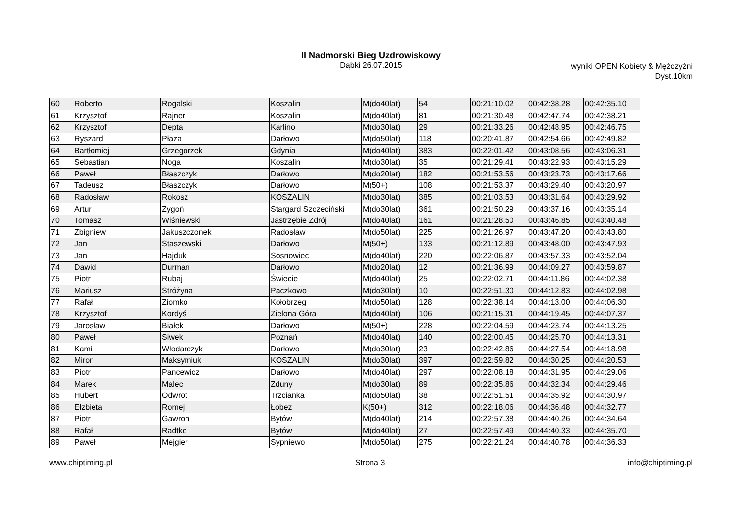II Nadmorski Bieg Uzdrowiskowy
Dąbki 26.07.2015
wyniki OPEN Kobiety & Mężczyźni
Dyst.10km
| 60 | Roberto | Rogalski | Koszalin | M(do40lat) | 54 | 00:21:10.02 | 00:42:38.28 | 00:42:35.10 |
| 61 | Krzysztof | Rajner | Koszalin | M(do40lat) | 81 | 00:21:30.48 | 00:42:47.74 | 00:42:38.21 |
| 62 | Krzysztof | Depta | Karlino | M(do30lat) | 29 | 00:21:33.26 | 00:42:48.95 | 00:42:46.75 |
| 63 | Ryszard | Płaza | Darłowo | M(do50lat) | 118 | 00:20:41.87 | 00:42:54.66 | 00:42:49.82 |
| 64 | Bartłomiej | Grzegorzek | Gdynia | M(do40lat) | 383 | 00:22:01.42 | 00:43:08.56 | 00:43:06.31 |
| 65 | Sebastian | Noga | Koszalin | M(do30lat) | 35 | 00:21:29.41 | 00:43:22.93 | 00:43:15.29 |
| 66 | Paweł | Błaszczyk | Darłowo | M(do20lat) | 182 | 00:21:53.56 | 00:43:23.73 | 00:43:17.66 |
| 67 | Tadeusz | Błaszczyk | Darłowo | M(50+) | 108 | 00:21:53.37 | 00:43:29.40 | 00:43:20.97 |
| 68 | Radosław | Rokosz | KOSZALIN | M(do30lat) | 385 | 00:21:03.53 | 00:43:31.64 | 00:43:29.92 |
| 69 | Artur | Zygoń | Stargard Szczeciński | M(do30lat) | 361 | 00:21:50.29 | 00:43:37.16 | 00:43:35.14 |
| 70 | Tomasz | Wiśniewski | Jastrzębie Zdrój | M(do40lat) | 161 | 00:21:28.50 | 00:43:46.85 | 00:43:40.48 |
| 71 | Zbigniew | Jakuszczonek | Radosław | M(do50lat) | 225 | 00:21:26.97 | 00:43:47.20 | 00:43:43.80 |
| 72 | Jan | Staszewski | Darłowo | M(50+) | 133 | 00:21:12.89 | 00:43:48.00 | 00:43:47.93 |
| 73 | Jan | Hajduk | Sosnowiec | M(do40lat) | 220 | 00:22:06.87 | 00:43:57.33 | 00:43:52.04 |
| 74 | Dawid | Durman | Darłowo | M(do20lat) | 12 | 00:21:36.99 | 00:44:09.27 | 00:43:59.87 |
| 75 | Piotr | Rubaj | Świecie | M(do40lat) | 25 | 00:22:02.71 | 00:44:11.86 | 00:44:02.38 |
| 76 | Mariusz | Stróżyna | Paczkowo | M(do30lat) | 10 | 00:22:51.30 | 00:44:12.83 | 00:44:02.98 |
| 77 | Rafał | Ziomko | Kołobrzeg | M(do50lat) | 128 | 00:22:38.14 | 00:44:13.00 | 00:44:06.30 |
| 78 | Krzysztof | Kordyś | Zielona Góra | M(do40lat) | 106 | 00:21:15.31 | 00:44:19.45 | 00:44:07.37 |
| 79 | Jarosław | Białek | Darłowo | M(50+) | 228 | 00:22:04.59 | 00:44:23.74 | 00:44:13.25 |
| 80 | Paweł | Siwek | Poznań | M(do40lat) | 140 | 00:22:00.45 | 00:44:25.70 | 00:44:13.31 |
| 81 | Kamil | Włodarczyk | Darłowo | M(do30lat) | 23 | 00:22:42.86 | 00:44:27.54 | 00:44:18.98 |
| 82 | Miron | Maksymiuk | KOSZALIN | M(do30lat) | 397 | 00:22:59.82 | 00:44:30.25 | 00:44:20.53 |
| 83 | Piotr | Pancewicz | Darłowo | M(do40lat) | 297 | 00:22:08.18 | 00:44:31.95 | 00:44:29.06 |
| 84 | Marek | Malec | Zduny | M(do30lat) | 89 | 00:22:35.86 | 00:44:32.34 | 00:44:29.46 |
| 85 | Hubert | Odwrot | Trzcianka | M(do50lat) | 38 | 00:22:51.51 | 00:44:35.92 | 00:44:30.97 |
| 86 | Ełzbieta | Romej | Łobez | K(50+) | 312 | 00:22:18.06 | 00:44:36.48 | 00:44:32.77 |
| 87 | Piotr | Gawron | Bytów | M(do40lat) | 214 | 00:22:57.38 | 00:44:40.26 | 00:44:34.64 |
| 88 | Rafał | Radtke | Bytów | M(do40lat) | 27 | 00:22:57.49 | 00:44:40.33 | 00:44:35.70 |
| 89 | Paweł | Mejgier | Sypniewo | M(do50lat) | 275 | 00:22:21.24 | 00:44:40.78 | 00:44:36.33 |
www.chiptiming.pl Strona 3 info@chiptiming.pl